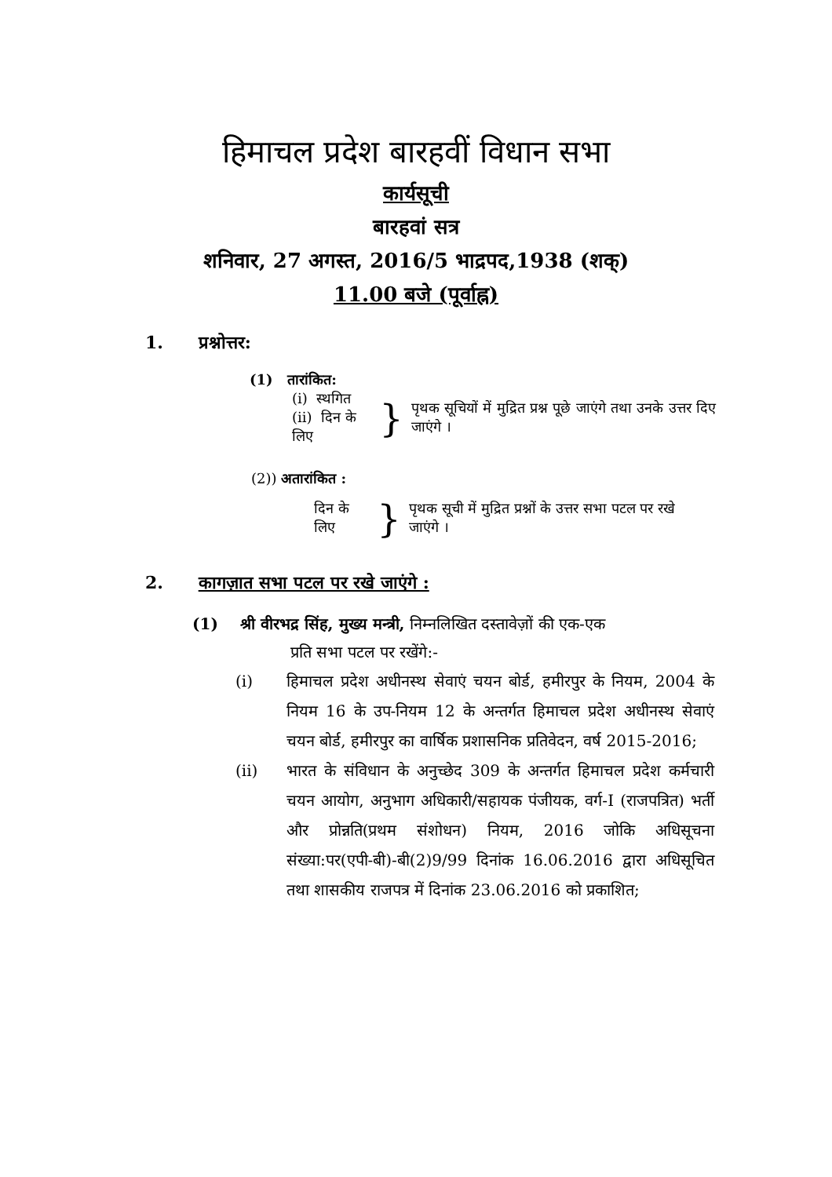हिमाचल प्रदेश बारहवीं विधान सभा
कार्यसूची
बारहवां सत्र
शनिवार, 27 अगस्त, 2016/5 भाद्रपद,1938 (शक्)
11.00 बजे (पूर्वाह्न)
1. प्रश्नोत्तर:
(1) तारांकित:
(i) स्थगित
(ii) दिन के लिए
}
पृथक सूचियों में मुद्रित प्रश्न पूछे जाएंगे तथा उनके उत्तर दिए जाएंगे ।
(2)) अतारांकित :
दिन के लिए
}
पृथक सूची में मुद्रित प्रश्नों के उत्तर सभा पटल पर रखे जाएंगे ।
2. कागज़ात सभा पटल पर रखे जाएंगे :
(1) श्री वीरभद्र सिंह, मुख्य मन्त्री, निम्नलिखित दस्तावेज़ों की एक-एक
प्रति सभा पटल पर रखेंगे:-
(i) हिमाचल प्रदेश अधीनस्थ सेवाएं चयन बोर्ड, हमीरपुर के नियम, 2004 के नियम 16 के उप-नियम 12 के अन्तर्गत हिमाचल प्रदेश अधीनस्थ सेवाएं चयन बोर्ड, हमीरपुर का वार्षिक प्रशासनिक प्रतिवेदन, वर्ष 2015-2016;
(ii) भारत के संविधान के अनुच्छेद 309 के अन्तर्गत हिमाचल प्रदेश कर्मचारी चयन आयोग, अनुभाग अधिकारी/सहायक पंजीयक, वर्ग-I (राजपत्रित) भर्ती और प्रोन्नति(प्रथम संशोधन) नियम, 2016 जोकि अधिसूचना संख्या:पर(एपी-बी)-बी(2)9/99 दिनांक 16.06.2016 द्वारा अधिसूचित तथा शासकीय राजपत्र में दिनांक 23.06.2016 को प्रकाशित;